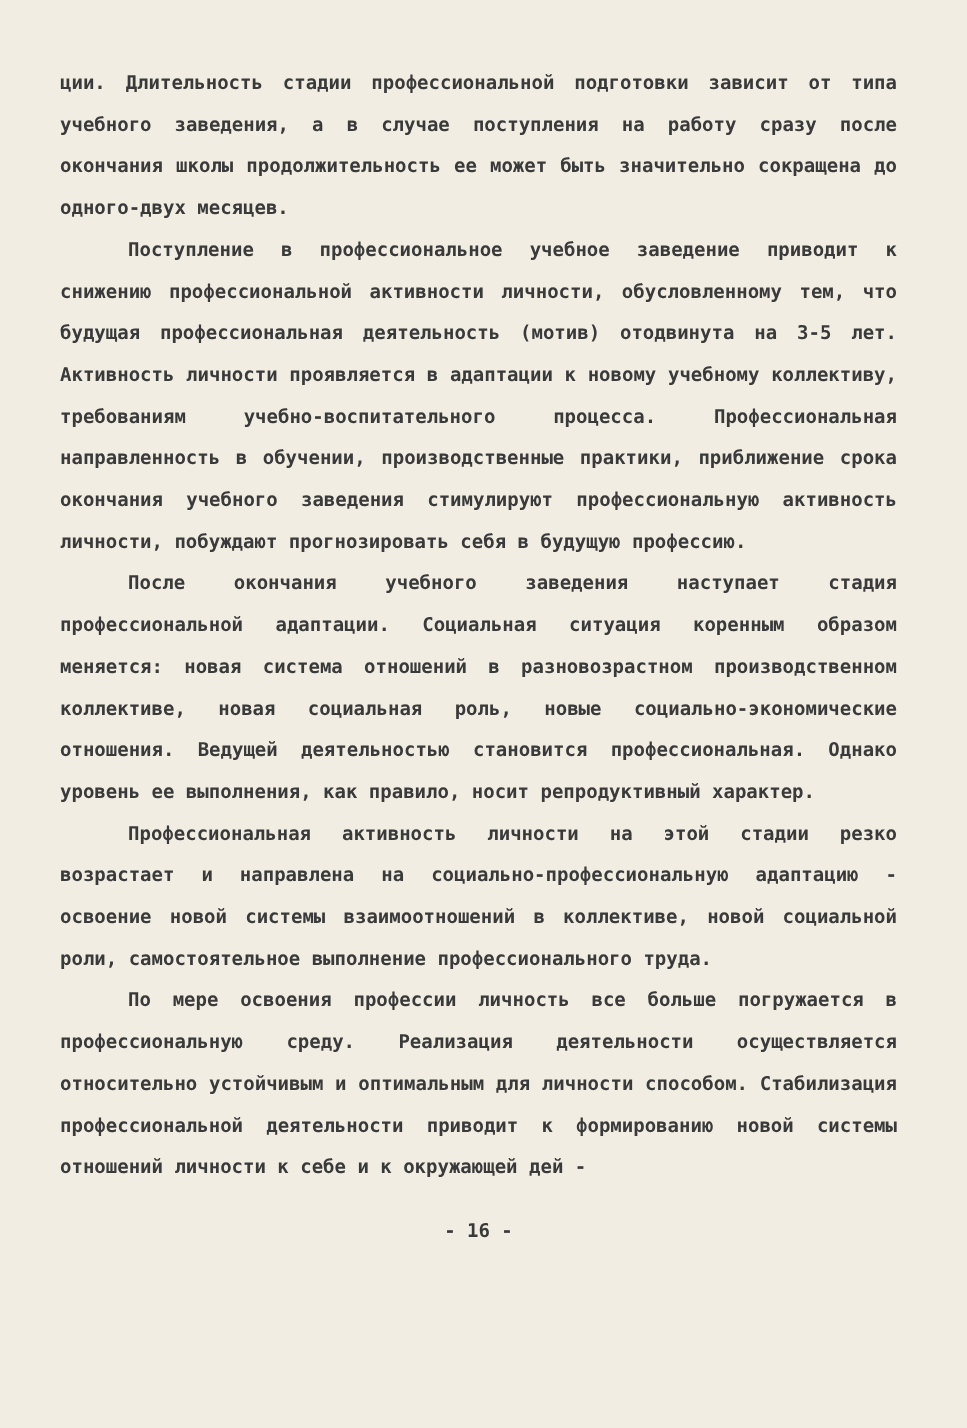ции. Длительность стадии профессиональной подготовки зависит от типа учебного заведения, а в случае поступления на работу сразу после окончания школы продолжительность ее может быть значительно сокращена до одного-двух месяцев.
Поступление в профессиональное учебное заведение приводит к снижению профессиональной активности личности, обусловленному тем, что будущая профессиональная деятельность (мотив) отодвинута на 3-5 лет. Активность личности проявляется в адаптации к новому учебному коллективу, требованиям учебно-воспитательного процесса. Профессиональная направленность в обучении, производственные практики, приближение срока окончания учебного заведения стимулируют профессиональную активность личности, побуждают прогнозировать себя в будущую профессию.
После окончания учебного заведения наступает стадия профессиональной адаптации. Социальная ситуация коренным образом меняется: новая система отношений в разновозрастном производственном коллективе, новая социальная роль, новые социально-экономические отношения. Ведущей деятельностью становится профессиональная. Однако уровень ее выполнения, как правило, носит репродуктивный характер.
Профессиональная активность личности на этой стадии резко возрастает и направлена на социально-профессиональную адаптацию - освоение новой системы взаимоотношений в коллективе, новой социальной роли, самостоятельное выполнение профессионального труда.
По мере освоения профессии личность все больше погружается в профессиональную среду. Реализация деятельности осуществляется относительно устойчивым и оптимальным для личности способом. Стабилизация профессиональной деятельности приводит к формированию новой системы отношений личности к себе и к окружающей дей -
- 16 -